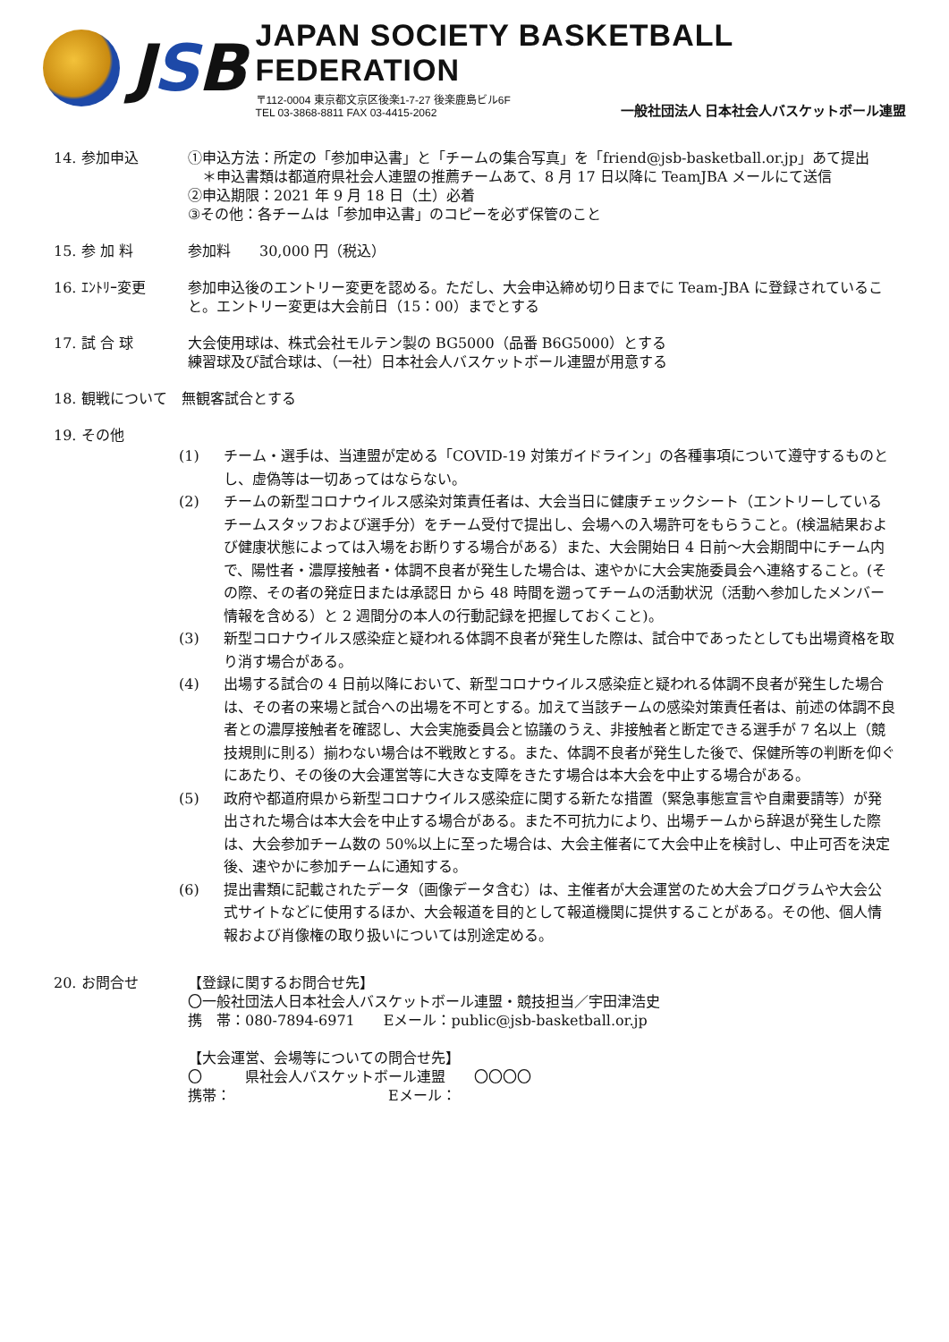JSB
JAPAN SOCIETY BASKETBALL FEDERATION
〒112-0004 東京都文京区後楽1-7-27 後楽鹿島ビル6F
TEL 03-3868-8811 FAX 03-4415-2062
一般社団法人 日本社会人バスケットボール連盟
14. 参加申込 ①申込方法：所定の「参加申込書」と「チームの集合写真」を「friend@jsb-basketball.or.jp」あて提出
　＊申込書類は都道府県社会人連盟の推薦チームあて、8 月 17 日以降に TeamJBA メールにて送信
②申込期限：2021 年 9 月 18 日（土）必着
③その他：各チームは「参加申込書」のコピーを必ず保管のこと
15. 参 加 料 参加料　　30,000 円（税込）
16. ｴﾝﾄﾘｰ変更 参加申込後のエントリー変更を認める。ただし、大会申込締め切り日までに Team-JBA に登録されていること。エントリー変更は大会前日（15：00）までとする
17. 試 合 球 大会使用球は、株式会社モルテン製の BG5000（品番 B6G5000）とする
練習球及び試合球は、（一社）日本社会人バスケットボール連盟が用意する
18. 観戦について　無観客試合とする
19. その他
(1) チーム・選手は、当連盟が定める「COVID-19 対策ガイドライン」の各種事項について遵守するものとし、虚偽等は一切あってはならない。
(2) チームの新型コロナウイルス感染対策責任者は、大会当日に健康チェックシート（エントリーしているチームスタッフおよび選手分）をチーム受付で提出し、会場への入場許可をもらうこと。(検温結果および健康状態によっては入場をお断りする場合がある）また、大会開始日 4 日前～大会期間中にチーム内で、陽性者・濃厚接触者・体調不良者が発生した場合は、速やかに大会実施委員会へ連絡すること。(その際、その者の発症日または承認日 から 48 時間を遡ってチームの活動状況（活動へ参加したメンバー情報を含める）と 2 週間分の本人の行動記録を把握しておくこと)。
(3) 新型コロナウイルス感染症と疑われる体調不良者が発生した際は、試合中であったとしても出場資格を取り消す場合がある。
(4) 出場する試合の 4 日前以降において、新型コロナウイルス感染症と疑われる体調不良者が発生した場合は、その者の来場と試合への出場を不可とする。加えて当該チームの感染対策責任者は、前述の体調不良者との濃厚接触者を確認し、大会実施委員会と協議のうえ、非接触者と断定できる選手が 7 名以上（競技規則に則る）揃わない場合は不戦敗とする。また、体調不良者が発生した後で、保健所等の判断を仰ぐにあたり、その後の大会運営等に大きな支障をきたす場合は本大会を中止する場合がある。
(5) 政府や都道府県から新型コロナウイルス感染症に関する新たな措置（緊急事態宣言や自粛要請等）が発出された場合は本大会を中止する場合がある。また不可抗力により、出場チームから辞退が発生した際は、大会参加チーム数の 50%以上に至った場合は、大会主催者にて大会中止を検討し、中止可否を決定後、速やかに参加チームに通知する。
(6) 提出書類に記載されたデータ（画像データ含む）は、主催者が大会運営のため大会プログラムや大会公式サイトなどに使用するほか、大会報道を目的として報道機関に提供することがある。その他、個人情報および肖像権の取り扱いについては別途定める。
20. お問合せ 【登録に関するお問合せ先】
〇一般社団法人日本社会人バスケットボール連盟・競技担当／宇田津浩史
携　帯：080-7894-6971　　Eメール：public@jsb-basketball.or.jp
【大会運営、会場等についての問合せ先】
〇　　　県社会人バスケットボール連盟　　〇〇〇〇
携帯：　　　　　　　　　　　Eメール：